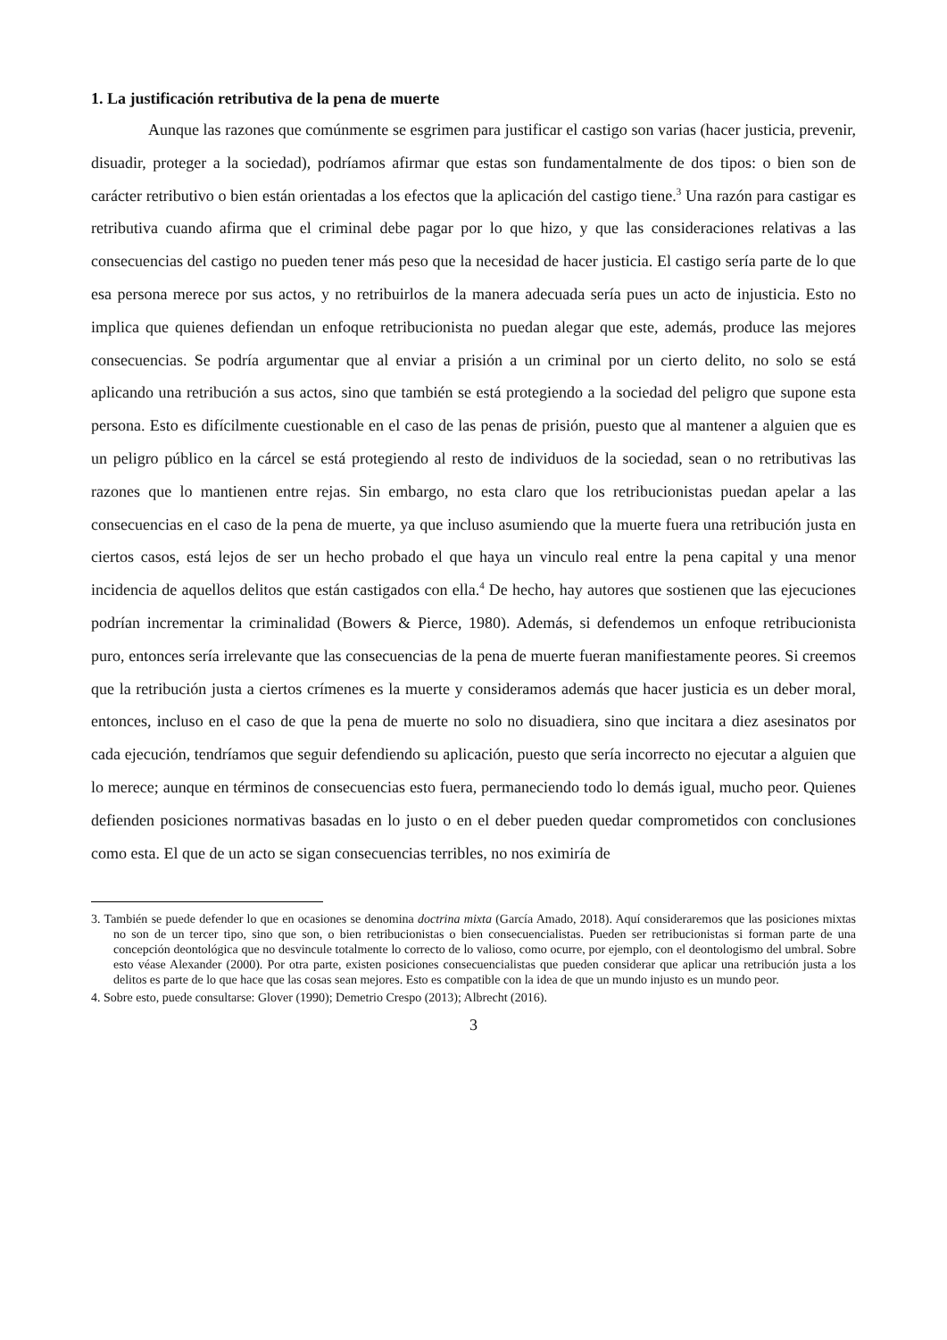1. La justificación retributiva de la pena de muerte
Aunque las razones que comúnmente se esgrimen para justificar el castigo son varias (hacer justicia, prevenir, disuadir, proteger a la sociedad), podríamos afirmar que estas son fundamentalmente de dos tipos: o bien son de carácter retributivo o bien están orientadas a los efectos que la aplicación del castigo tiene.<sup>3</sup> Una razón para castigar es retributiva cuando afirma que el criminal debe pagar por lo que hizo, y que las consideraciones relativas a las consecuencias del castigo no pueden tener más peso que la necesidad de hacer justicia. El castigo sería parte de lo que esa persona merece por sus actos, y no retribuirlos de la manera adecuada sería pues un acto de injusticia. Esto no implica que quienes defiendan un enfoque retribucionista no puedan alegar que este, además, produce las mejores consecuencias. Se podría argumentar que al enviar a prisión a un criminal por un cierto delito, no solo se está aplicando una retribución a sus actos, sino que también se está protegiendo a la sociedad del peligro que supone esta persona. Esto es difícilmente cuestionable en el caso de las penas de prisión, puesto que al mantener a alguien que es un peligro público en la cárcel se está protegiendo al resto de individuos de la sociedad, sean o no retributivas las razones que lo mantienen entre rejas. Sin embargo, no esta claro que los retribucionistas puedan apelar a las consecuencias en el caso de la pena de muerte, ya que incluso asumiendo que la muerte fuera una retribución justa en ciertos casos, está lejos de ser un hecho probado el que haya un vinculo real entre la pena capital y una menor incidencia de aquellos delitos que están castigados con ella.<sup>4</sup> De hecho, hay autores que sostienen que las ejecuciones podrían incrementar la criminalidad (Bowers & Pierce, 1980). Además, si defendemos un enfoque retribucionista puro, entonces sería irrelevante que las consecuencias de la pena de muerte fueran manifiestamente peores. Si creemos que la retribución justa a ciertos crímenes es la muerte y consideramos además que hacer justicia es un deber moral, entonces, incluso en el caso de que la pena de muerte no solo no disuadiera, sino que incitara a diez asesinatos por cada ejecución, tendríamos que seguir defendiendo su aplicación, puesto que sería incorrecto no ejecutar a alguien que lo merece; aunque en términos de consecuencias esto fuera, permaneciendo todo lo demás igual, mucho peor. Quienes defienden posiciones normativas basadas en lo justo o en el deber pueden quedar comprometidos con conclusiones como esta. El que de un acto se sigan consecuencias terribles, no nos eximiría de
3. También se puede defender lo que en ocasiones se denomina doctrina mixta (García Amado, 2018). Aquí consideraremos que las posiciones mixtas no son de un tercer tipo, sino que son, o bien retribucionistas o bien consecuencialistas. Pueden ser retribucionistas si forman parte de una concepción deontológica que no desvincule totalmente lo correcto de lo valioso, como ocurre, por ejemplo, con el deontologismo del umbral. Sobre esto véase Alexander (2000). Por otra parte, existen posiciones consecuencialistas que pueden considerar que aplicar una retribución justa a los delitos es parte de lo que hace que las cosas sean mejores. Esto es compatible con la idea de que un mundo injusto es un mundo peor.
4. Sobre esto, puede consultarse: Glover (1990); Demetrio Crespo (2013); Albrecht (2016).
3